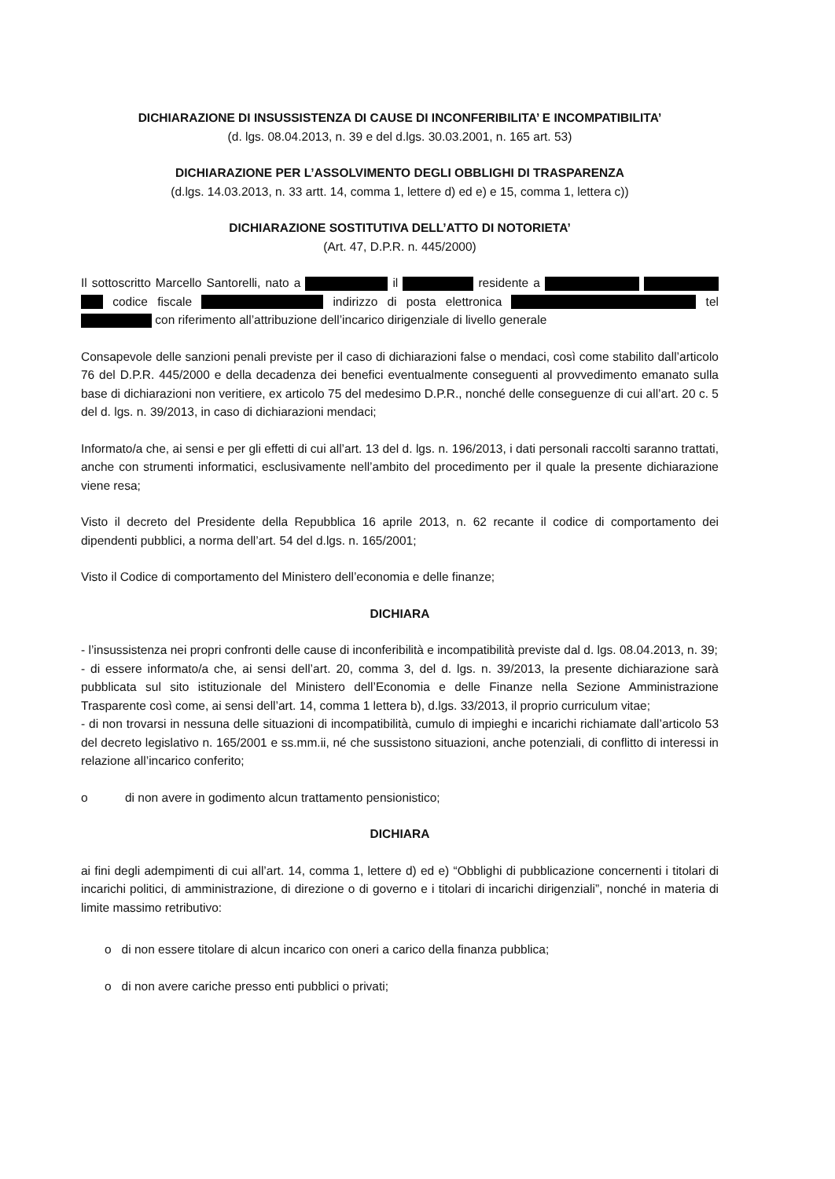DICHIARAZIONE DI INSUSSISTENZA DI CAUSE DI INCONFERIBILITA’ E INCOMPATIBILITA’
(d. lgs. 08.04.2013, n. 39 e del d.lgs. 30.03.2001, n. 165 art. 53)
DICHIARAZIONE PER L’ASSOLVIMENTO DEGLI OBBLIGHI DI TRASPARENZA
(d.lgs. 14.03.2013, n. 33 artt. 14, comma 1, lettere d) ed e) e 15, comma 1, lettera c))
DICHIARAZIONE SOSTITUTIVA DELL’ATTO DI NOTORIETA’
(Art. 47, D.P.R. n. 445/2000)
Il sottoscritto Marcello Santorelli, nato a il residente a codice fiscale indirizzo di posta elettronica tel con riferimento all’attribuzione dell’incarico dirigenziale di livello generale
Consapevole delle sanzioni penali previste per il caso di dichiarazioni false o mendaci, così come stabilito dall’articolo 76 del D.P.R. 445/2000 e della decadenza dei benefici eventualmente conseguenti al provvedimento emanato sulla base di dichiarazioni non veritiere, ex articolo 75 del medesimo D.P.R., nonché delle conseguenze di cui all’art. 20 c. 5 del d. lgs. n. 39/2013, in caso di dichiarazioni mendaci;
Informato/a che, ai sensi e per gli effetti di cui all’art. 13 del d. lgs. n. 196/2013, i dati personali raccolti saranno trattati, anche con strumenti informatici, esclusivamente nell’ambito del procedimento per il quale la presente dichiarazione viene resa;
Visto il decreto del Presidente della Repubblica 16 aprile 2013, n. 62 recante il codice di comportamento dei dipendenti pubblici, a norma dell’art. 54 del d.lgs. n. 165/2001;
Visto il Codice di comportamento del Ministero dell’economia e delle finanze;
DICHIARA
- l’insussistenza nei propri confronti delle cause di inconferibilità e incompatibilità previste dal d. lgs. 08.04.2013, n. 39;
- di essere informato/a che, ai sensi dell’art. 20, comma 3, del d. lgs. n. 39/2013, la presente dichiarazione sarà pubblicata sul sito istituzionale del Ministero dell’Economia e delle Finanze nella Sezione Amministrazione Trasparente così come, ai sensi dell’art. 14, comma 1 lettera b), d.lgs. 33/2013, il proprio curriculum vitae;
- di non trovarsi in nessuna delle situazioni di incompatibilità, cumulo di impieghi e incarichi richiamate dall’articolo 53 del decreto legislativo n. 165/2001 e ss.mm.ii, né che sussistono situazioni, anche potenziali, di conflitto di interessi in relazione all’incarico conferito;
o di non avere in godimento alcun trattamento pensionistico;
DICHIARA
ai fini degli adempimenti di cui all’art. 14, comma 1, lettere d) ed e) “Obblighi di pubblicazione concernenti i titolari di incarichi politici, di amministrazione, di direzione o di governo e i titolari di incarichi dirigenziali”, nonché in materia di limite massimo retributivo:
o di non essere titolare di alcun incarico con oneri a carico della finanza pubblica;
o di non avere cariche presso enti pubblici o privati;